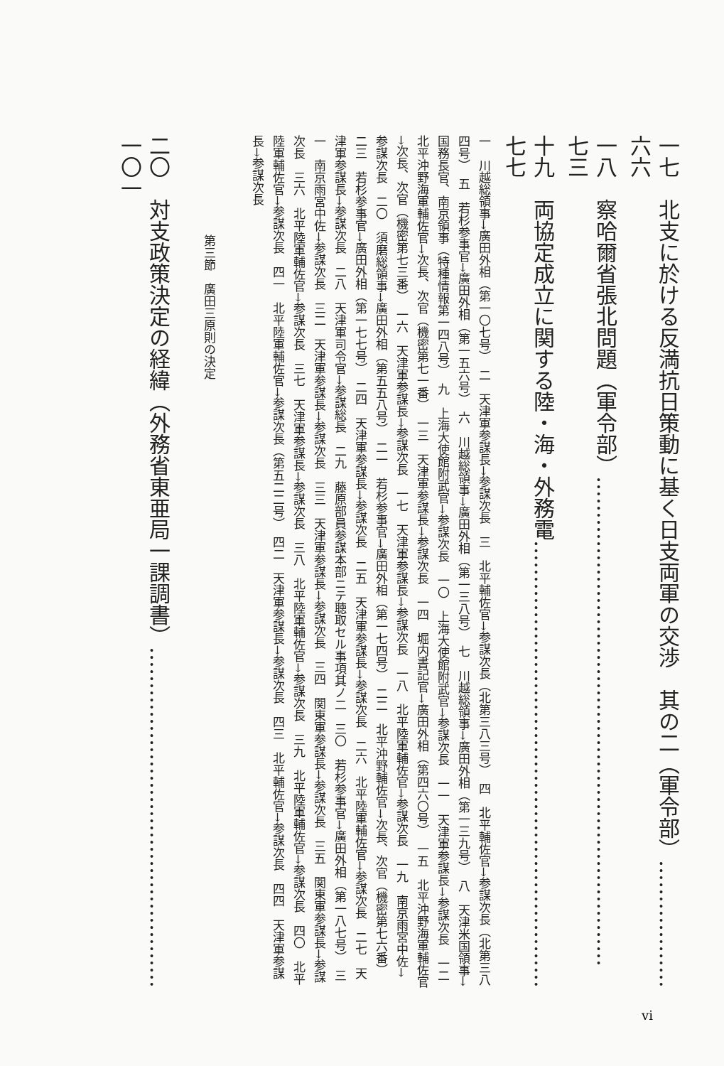一七　北支に於ける反満抗日策動に基く日支両軍の交渉　其の二（軍令部）……………… 六六
一八　察哈爾省張北問題（軍令部）…………………………………………………………… 七三
十九　両協定成立に関する陸・海・外務電……………………………………………………… 七七
一　川越総領事→廣田外相（第一〇七号）　二　天津軍参謀長→参謀次長　三　北平輔佐官→参謀次長（北第三八三号）　四　北平輔佐官→参謀次長（北第三八四号）　五　若杉参事官→廣田外相（第一五六号）　六　川越総領事→廣田外相（第一三八号）　七　川越総領事→廣田外相（第一三九号）　八　天津米国領事→国務長官、南京領事（特種情報第一四八号）　九　上海大使館附武官→参謀次長　一〇　上海大使館附武官→参謀次長　一一　天津軍参謀長→参謀次長　一二　北平沖野海軍輔佐官→次長、次官（機密第七一番）　一三　天津軍参謀長→参謀次長　一四　堀内書記官→廣田外相（第四六〇号）　一五　北平沖野海軍輔佐官→次長、次官（機密第七三番）　一六　天津軍参謀長→参謀次長　一七　天津軍参謀長→参謀次長　一八　北平陸軍輔佐官→参謀次長　一九　南京雨宮中佐→参謀次長　二〇　須磨総領事→廣田外相（第五五八号）　二一　若杉参事官→廣田外相（第一七四号）　二二　北平沖野輔佐官→次長、次官（機密第七六番）　二三　若杉参事官→廣田外相（第一七七号）　二四　天津軍参謀長→参謀次長　二五　天津軍参謀長→参謀次長　二六　北平陸軍輔佐官→参謀次長　二七　天津軍参謀長→参謀次長　二八　天津軍司令官→参謀総長　二九　藤原部員参謀本部ニテ聴取セル事項其ノ二　三〇　若杉参事官→廣田外相（第一八七号）　三一　南京雨宮中佐→参謀次長　三二　天津軍参謀長→参謀次長　三三　天津軍参謀長→参謀次長　三四　関東軍参謀長→参謀次長　三五　関東軍参謀長→参謀次長　三六　北平陸軍輔佐官→参謀次長　三七　天津軍参謀長→参謀次長　三八　北平陸軍輔佐官→参謀次長　三九　北平陸軍輔佐官→参謀次長　四〇　北平陸軍輔佐官→参謀次長　四一　北平陸軍輔佐官→参謀次長（第五二二号）　四二　天津軍参謀長→参謀次長　四三　北平輔佐官→参謀次長　四四　天津軍参謀長→参謀次長
第三節　廣田三原則の決定
二〇　対支政策決定の経緯（外務省東亜局一課調書）………………………………………… 一〇一
vi